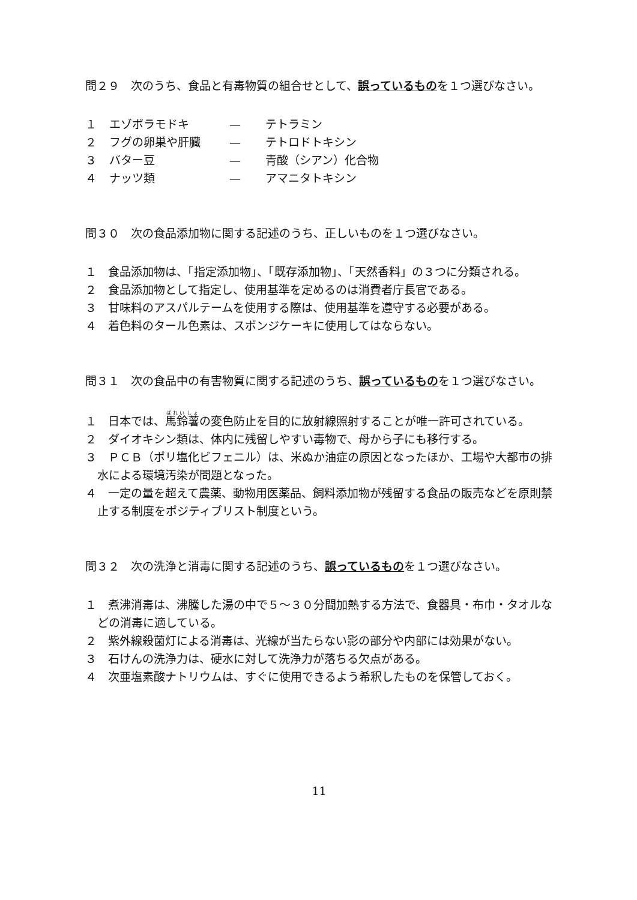問２９　次のうち、食品と有毒物質の組合せとして、誤っているものを１つ選びなさい。
| １ | エゾボラモドキ | — | テトラミン |
| ２ | フグの卵巣や肝臓 | — | テトロドトキシン |
| ３ | バター豆 | — | 青酸（シアン）化合物 |
| ４ | ナッツ類 | — | アマニタトキシン |
問３０　次の食品添加物に関する記述のうち、正しいものを１つ選びなさい。
１　食品添加物は、「指定添加物」、「既存添加物」、「天然香料」の３つに分類される。
２　食品添加物として指定し、使用基準を定めるのは消費者庁長官である。
３　甘味料のアスパルテームを使用する際は、使用基準を遵守する必要がある。
４　着色料のタール色素は、スポンジケーキに使用してはならない。
問３１　次の食品中の有害物質に関する記述のうち、誤っているものを１つ選びなさい。
１　日本では、馬鈴薯の変色防止を目的に放射線照射することが唯一許可されている。
２　ダイオキシン類は、体内に残留しやすい毒物で、母から子にも移行する。
３　ＰＣＢ（ポリ塩化ビフェニル）は、米ぬか油症の原因となったほか、工場や大都市の排水による環境汚染が問題となった。
４　一定の量を超えて農薬、動物用医薬品、飼料添加物が残留する食品の販売などを原則禁止する制度をポジティブリスト制度という。
問３２　次の洗浄と消毒に関する記述のうち、誤っているものを１つ選びなさい。
１　煮沸消毒は、沸騰した湯の中で５～３０分間加熱する方法で、食器具・布巾・タオルなどの消毒に適している。
２　紫外線殺菌灯による消毒は、光線が当たらない影の部分や内部には効果がない。
３　石けんの洗浄力は、硬水に対して洗浄力が落ちる欠点がある。
４　次亜塩素酸ナトリウムは、すぐに使用できるよう希釈したものを保管しておく。
11